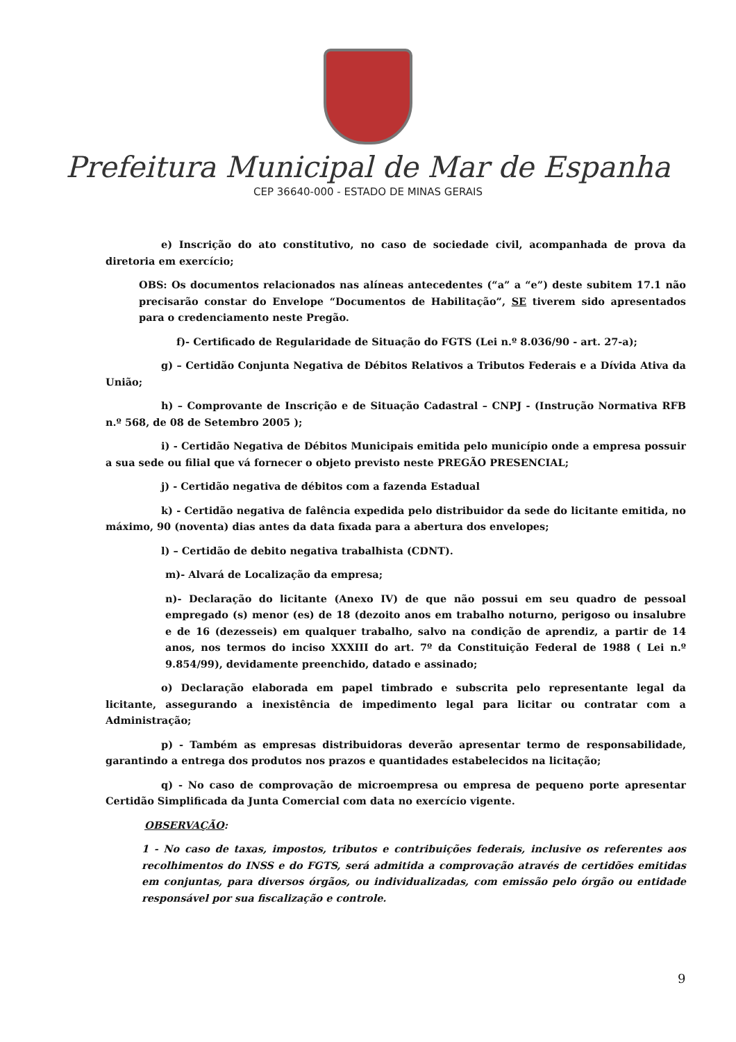Prefeitura Municipal de Mar de Espanha
CEP 36640-000 - ESTADO DE MINAS GERAIS
e) Inscrição do ato constitutivo, no caso de sociedade civil, acompanhada de prova da diretoria em exercício;
OBS: Os documentos relacionados nas alíneas antecedentes (“a” a “e”) deste subitem 17.1 não precisarão constar do Envelope “Documentos de Habilitação”, SE tiverem sido apresentados para o credenciamento neste Pregão.
f)- Certificado de Regularidade de Situação do FGTS (Lei n.º 8.036/90 - art. 27-a);
g) – Certidão Conjunta Negativa de Débitos Relativos a Tributos Federais e a Dívida Ativa da União;
h) – Comprovante de Inscrição e de Situação Cadastral – CNPJ - (Instrução Normativa RFB n.º 568, de 08 de Setembro 2005 );
i) - Certidão Negativa de Débitos Municipais emitida pelo município onde a empresa possuir a sua sede ou filial que vá fornecer o objeto previsto neste PREGÃO PRESENCIAL;
j) - Certidão negativa de débitos com a fazenda Estadual
k) - Certidão negativa de falência expedida pelo distribuidor da sede do licitante emitida, no máximo, 90 (noventa) dias antes da data fixada para a abertura dos envelopes;
l) – Certidão de debito negativa trabalhista (CDNT).
m)- Alvará de Localização da empresa;
n)- Declaração do licitante (Anexo IV) de que não possui em seu quadro de pessoal empregado (s) menor (es) de 18 (dezoito anos em trabalho noturno, perigoso ou insalubre e de 16 (dezesseis) em qualquer trabalho, salvo na condição de aprendiz, a partir de 14 anos, nos termos do inciso XXXIII do art. 7º da Constituição Federal de 1988 ( Lei n.º 9.854/99), devidamente preenchido, datado e assinado;
o) Declaração elaborada em papel timbrado e subscrita pelo representante legal da licitante, assegurando a inexistência de impedimento legal para licitar ou contratar com a Administração;
p) - Também as empresas distribuidoras deverão apresentar termo de responsabilidade, garantindo a entrega dos produtos nos prazos e quantidades estabelecidos na licitação;
q) - No caso de comprovação de microempresa ou empresa de pequeno porte apresentar Certidão Simplificada da Junta Comercial com data no exercício vigente.
OBSERVAÇÃO:
1 - No caso de taxas, impostos, tributos e contribuições federais, inclusive os referentes aos recolhimentos do INSS e do FGTS, será admitida a comprovação através de certidões emitidas em conjuntas, para diversos órgãos, ou individualizadas, com emissão pelo órgão ou entidade responsável por sua fiscalização e controle.
9